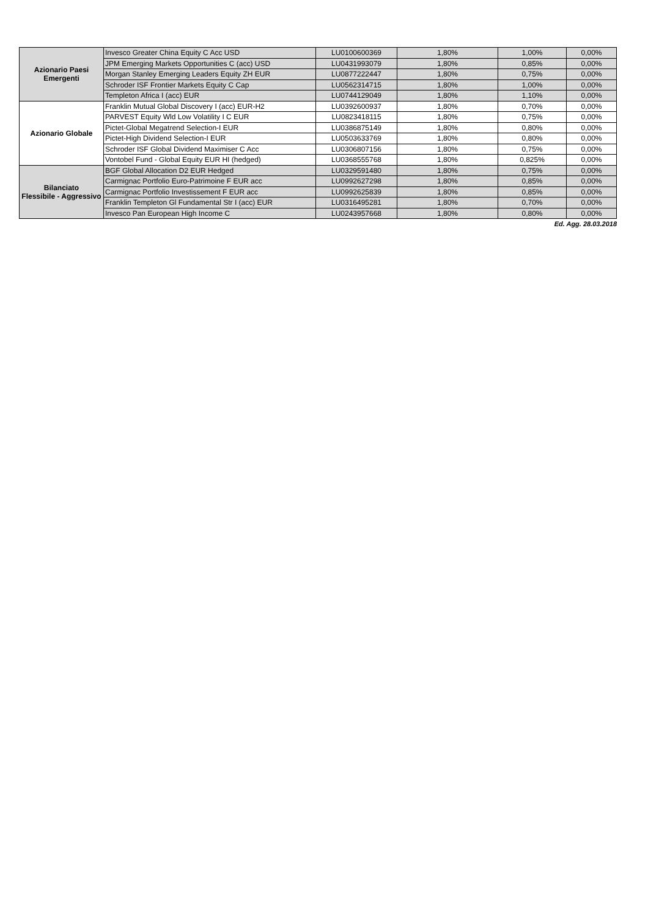| Azionario Paesi Emergenti | Invesco Greater China Equity C Acc USD | LU0100600369 | 1,80% | 1,00% | 0,00% |
| | JPM Emerging Markets Opportunities C (acc) USD | LU0431993079 | 1,80% | 0,85% | 0,00% |
| | Morgan Stanley Emerging Leaders Equity ZH EUR | LU0877222447 | 1,80% | 0,75% | 0,00% |
| | Schroder ISF Frontier Markets Equity C Cap | LU0562314715 | 1,80% | 1,00% | 0,00% |
| | Templeton Africa I (acc) EUR | LU0744129049 | 1,80% | 1,10% | 0,00% |
| Azionario Globale | Franklin Mutual Global Discovery I (acc) EUR-H2 | LU0392600937 | 1,80% | 0,70% | 0,00% |
| | PARVEST Equity Wld Low Volatility I C EUR | LU0823418115 | 1,80% | 0,75% | 0,00% |
| | Pictet-Global Megatrend Selection-I EUR | LU0386875149 | 1,80% | 0,80% | 0,00% |
| | Pictet-High Dividend Selection-I EUR | LU0503633769 | 1,80% | 0,80% | 0,00% |
| | Schroder ISF Global Dividend Maximiser C Acc | LU0306807156 | 1,80% | 0,75% | 0,00% |
| | Vontobel Fund - Global Equity EUR HI (hedged) | LU0368555768 | 1,80% | 0,825% | 0,00% |
| Bilanciato Flessibile - Aggressivo | BGF Global Allocation D2 EUR Hedged | LU0329591480 | 1,80% | 0,75% | 0,00% |
| | Carmignac Portfolio Euro-Patrimoine F EUR acc | LU0992627298 | 1,80% | 0,85% | 0,00% |
| | Carmignac Portfolio Investissement F EUR acc | LU0992625839 | 1,80% | 0,85% | 0,00% |
| | Franklin Templeton Gl Fundamental Str I (acc) EUR | LU0316495281 | 1,80% | 0,70% | 0,00% |
| | Invesco Pan European High Income C | LU0243957668 | 1,80% | 0,80% | 0,00% |
Ed. Agg. 28.03.2018